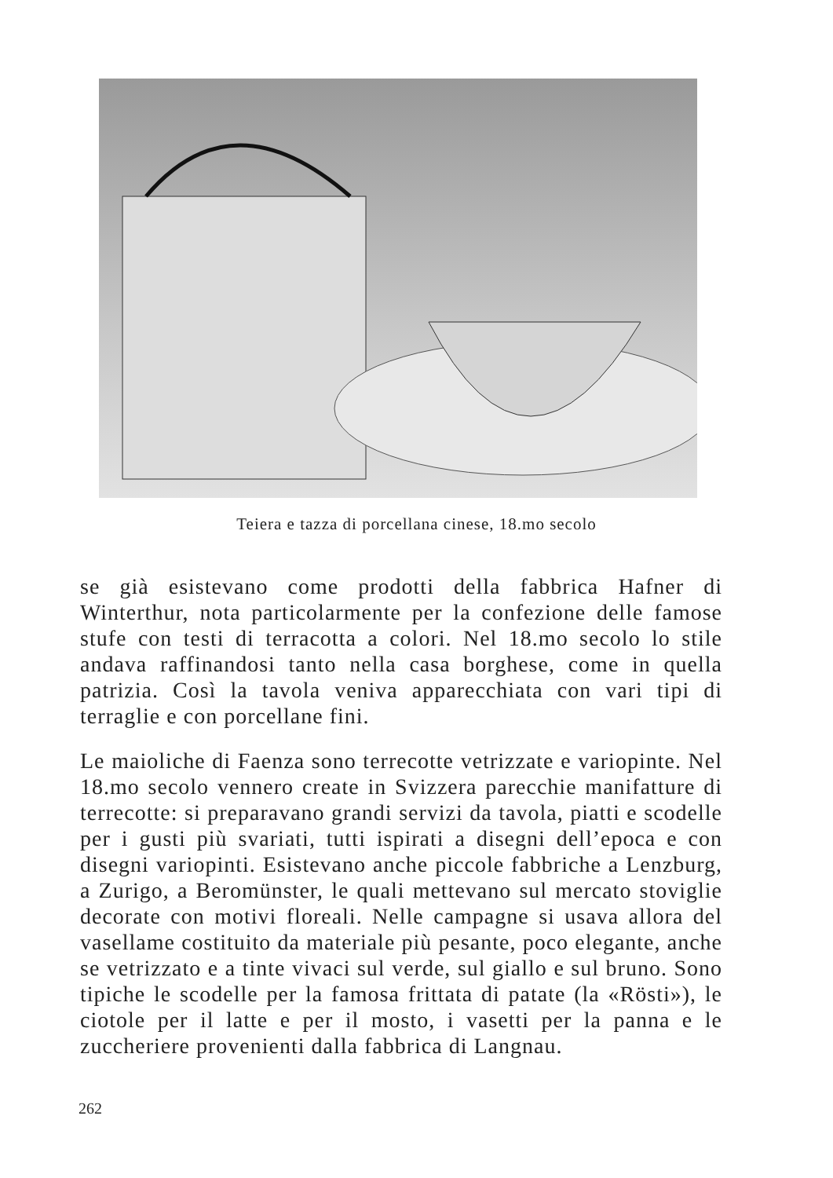Teiera e tazza di porcellana cinese, 18.mo secolo
se già esistevano come prodotti della fabbrica Hafner di Winterthur, nota particolarmente per la confezione delle famose stufe con testi di terracotta a colori. Nel 18.mo secolo lo stile andava raffinandosi tanto nella casa borghese, come in quella patrizia. Così la tavola veniva apparecchiata con vari tipi di terraglie e con porcellane fini.
Le maioliche di Faenza sono terrecotte vetrizzate e variopinte. Nel 18.mo secolo vennero create in Svizzera parecchie manifatture di terrecotte: si preparavano grandi servizi da tavola, piatti e scodelle per i gusti più svariati, tutti ispirati a disegni dell’epoca e con disegni variopinti. Esistevano anche piccole fabbriche a Lenzburg, a Zurigo, a Beromünster, le quali mettevano sul mercato stoviglie decorate con motivi floreali. Nelle campagne si usava allora del vasellame costituito da materiale più pesante, poco elegante, anche se vetrizzato e a tinte vivaci sul verde, sul giallo e sul bruno. Sono tipiche le scodelle per la famosa frittata di patate (la «Rösti»), le ciotole per il latte e per il mosto, i vasetti per la panna e le zuccheriere provenienti dalla fabbrica di Langnau.
262